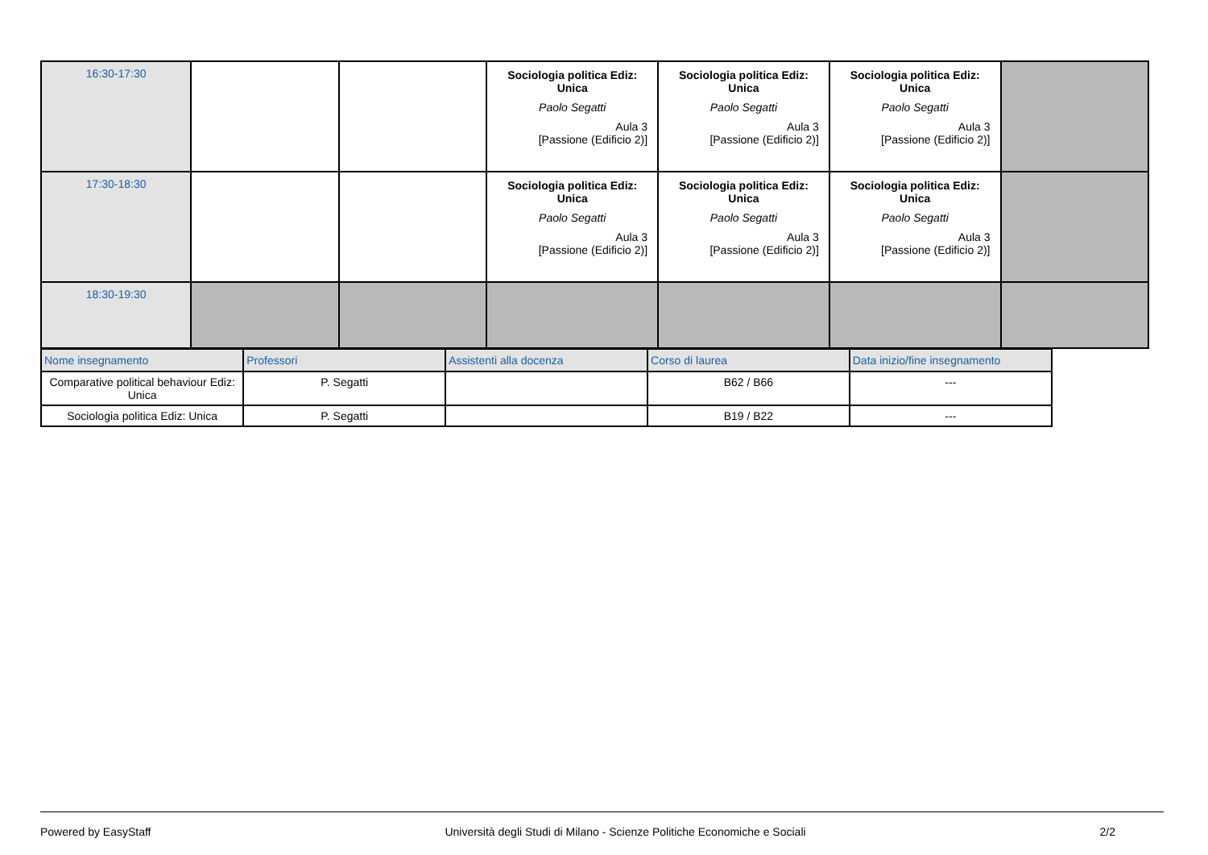| 16:30-17:30 | | | Sociologia politica Ediz: Unica Paolo Segatti Aula 3 [Passione (Edificio 2)] | Sociologia politica Ediz: Unica Paolo Segatti Aula 3 [Passione (Edificio 2)] | Sociologia politica Ediz: Unica Paolo Segatti Aula 3 [Passione (Edificio 2)] | |
| 17:30-18:30 | | | Sociologia politica Ediz: Unica Paolo Segatti Aula 3 [Passione (Edificio 2)] | Sociologia politica Ediz: Unica Paolo Segatti Aula 3 [Passione (Edificio 2)] | Sociologia politica Ediz: Unica Paolo Segatti Aula 3 [Passione (Edificio 2)] | |
| 18:30-19:30 | | | | | | |
| Nome insegnamento | Professori | Assistenti alla docenza | Corso di laurea | Data inizio/fine insegnamento |
| --- | --- | --- | --- | --- |
| Comparative political behaviour Ediz: Unica | P. Segatti | | B62 / B66 | --- |
| Sociologia politica Ediz: Unica | P. Segatti | | B19 / B22 | --- |
Powered by EasyStaff Università degli Studi di Milano - Scienze Politiche Economiche e Sociali 2/2